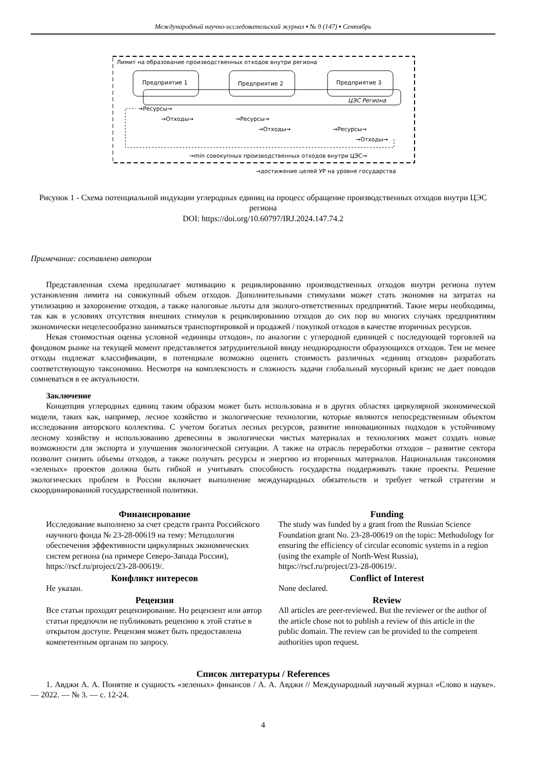Международный научно-исследовательский журнал ▪ № 9 (147) ▪ Сентябрь
Лимит на образование производственных отходов внутри региона
Предприятие 1
Предприятие 2
Предприятие 3
ЦЭС Региона
→Ресурсы→
→Отходы→
→Ресурсы→
→Отходы→
→Ресурсы→
→Отходы→
→min совокупных производственных отходов внутри ЦЭС→
→достижение целей УР на уровне государства
Рисунок 1 - Схема потенциальной индукции углеродных единиц на процесс обращение производственных отходов внутри ЦЭС региона
DOI: https://doi.org/10.60797/IRJ.2024.147.74.2
Примечание: составлено автором
Представленная схема предполагает мотивацию к рециклированию производственных отходов внутри региона путем установления лимита на совокупный объем отходов. Дополнительными стимулами может стать экономия на затратах на утилизацию и захоронение отходов, а также налоговые льготы для эколого-ответственных предприятий. Такие меры необходимы, так как в условиях отсутствия внешних стимулов к рециклированию отходов до сих пор во многих случаях предприятиям экономически нецелесообразно заниматься транспортировкой и продажей / покупкой отходов в качестве вторичных ресурсов.
Некая стоимостная оценка условной «единицы отходов», по аналогии с углеродной единицей с последующей торговлей на фондовом рынке на текущей момент представляется затруднительной ввиду неоднородности образующихся отходов. Тем не менее отходы подлежат классификации, в потенциале возможно оценить стоимость различных «единиц отходов» разработать соответствующую таксономию. Несмотря на комплексность и сложность задачи глобальный мусорный кризис не дает поводов сомневаться в ее актуальности.
Заключение
Концепция углеродных единиц таким образом может быть использована и в других областях циркулярной экономической модели, таких как, например, лесное хозяйство и экологические технологии, которые являются непосредственным объектом исследования авторского коллектива. С учетом богатых лесных ресурсов, развитие инновационных подходов к устойчивому лесному хозяйству и использованию древесины в экологически чистых материалах и технологиях может создать новые возможности для экспорта и улучшения экологической ситуации. А также на отрасль переработки отходов – развитие сектора позволит снизить объемы отходов, а также получать ресурсы и энергию из вторичных материалов. Национальная таксономия «зеленых» проектов должна быть гибкой и учитывать способность государства поддерживать такие проекты. Решение экологических проблем в России включает выполнение международных обязательств и требует четкой стратегии и скоординированной государственной политики.
Финансирование
Исследование выполнено за счет средств гранта Российского научного фонда № 23-28-00619 на тему: Методология обеспечения эффективности циркулярных экономических систем региона (на примере Северо-Запада России), https://rscf.ru/project/23-28-00619/.
Конфликт интересов
Не указан.
Рецензия
Все статьи проходят рецензирование. Но рецензент или автор статьи предпочли не публиковать рецензию к этой статье в открытом доступе. Рецензия может быть предоставлена компетентным органам по запросу.
Funding
The study was funded by a grant from the Russian Science Foundation grant No. 23-28-00619 on the topic: Methodology for ensuring the efficiency of circular economic systems in a region (using the example of North-West Russia), https://rscf.ru/project/23-28-00619/.
Conflict of Interest
None declared.
Review
All articles are peer-reviewed. But the reviewer or the author of the article chose not to publish a review of this article in the public domain. The review can be provided to the competent authorities upon request.
Список литературы / References
1. Авджи А. А. Понятие и сущность «зеленых» финансов / А. А. Авджи // Международный научный журнал «Слово в науке». — 2022. — № 3. — с. 12-24.
4